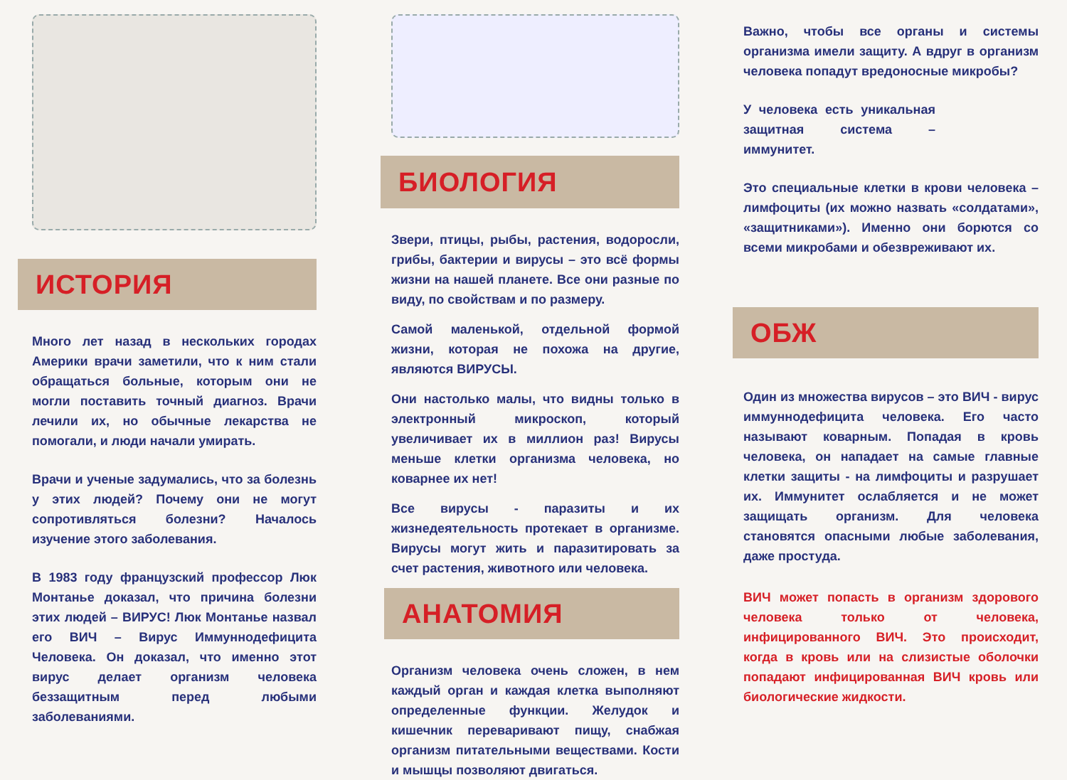ИСТОРИЯ
Много лет назад в нескольких городах Америки врачи заметили, что к ним стали обращаться больные, которым они не могли поставить точный диагноз. Врачи лечили их, но обычные лекарства не помогали, и люди начали умирать.
Врачи и ученые задумались, что за болезнь у этих людей? Почему они не могут сопротивляться болезни? Началось изучение этого заболевания.
В 1983 году французский профессор Люк Монтанье доказал, что причина болезни этих людей – ВИРУС! Люк Монтанье назвал его ВИЧ – Вирус Иммуннодефицита Человека. Он доказал, что именно этот вирус делает организм человека беззащитным перед любыми заболеваниями.
БИОЛОГИЯ
Звери, птицы, рыбы, растения, водоросли, грибы, бактерии и вирусы – это всё формы жизни на нашей планете. Все они разные по виду, по свойствам и по размеру.
Самой маленькой, отдельной формой жизни, которая не похожа на другие, являются ВИРУСЫ.
Они настолько малы, что видны только в электронный микроскоп, который увеличивает их в миллион раз! Вирусы меньше клетки организма человека, но коварнее их нет!
Все вирусы - паразиты и их жизнедеятельность протекает в организме. Вирусы могут жить и паразитировать за счет растения, животного или человека.
АНАТОМИЯ
Организм человека очень сложен, в нем каждый орган и каждая клетка выполняют определенные функции. Желудок и кишечник переваривают пищу, снабжая организм питательными веществами. Кости и мышцы позволяют двигаться.
Важно, чтобы все органы и системы организма имели защиту. А вдруг в организм человека попадут вредоносные микробы?
У человека есть уникальная защитная система – иммунитет.
Это специальные клетки в крови человека – лимфоциты (их можно назвать «солдатами», «защитниками»). Именно они борются со всеми микробами и обезвреживают их.
ОБЖ
Один из множества вирусов – это ВИЧ - вирус иммуннодефицита человека. Его часто называют коварным. Попадая в кровь человека, он нападает на самые главные клетки защиты - на лимфоциты и разрушает их. Иммунитет ослабляется и не может защищать организм. Для человека становятся опасными любые заболевания, даже простуда.
ВИЧ может попасть в организм здорового человека только от человека, инфицированного ВИЧ. Это происходит, когда в кровь или на слизистые оболочки попадают инфицированная ВИЧ кровь или биологические жидкости.